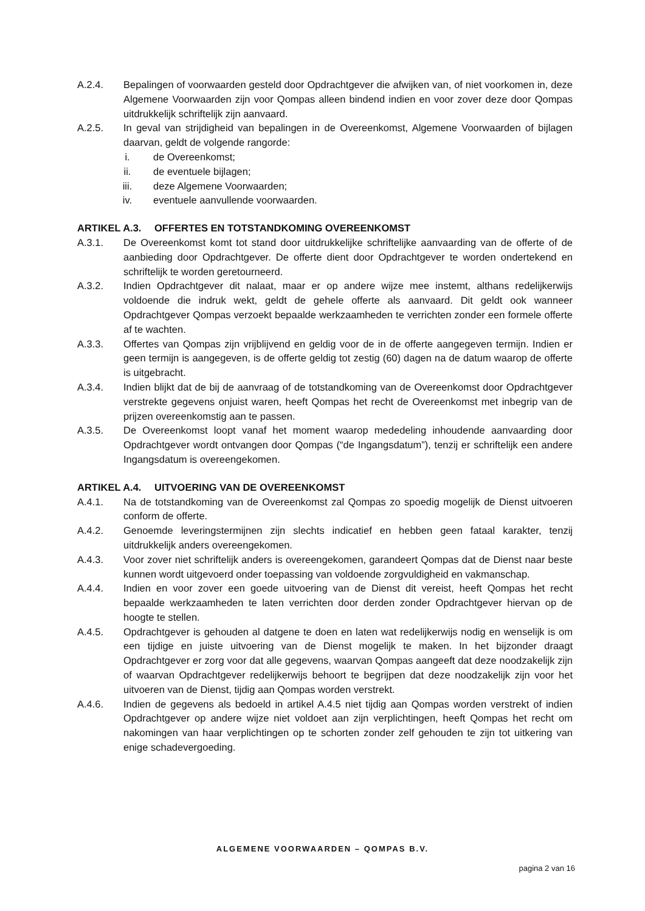A.2.4. Bepalingen of voorwaarden gesteld door Opdrachtgever die afwijken van, of niet voorkomen in, deze Algemene Voorwaarden zijn voor Qompas alleen bindend indien en voor zover deze door Qompas uitdrukkelijk schriftelijk zijn aanvaard.
A.2.5. In geval van strijdigheid van bepalingen in de Overeenkomst, Algemene Voorwaarden of bijlagen daarvan, geldt de volgende rangorde:
i. de Overeenkomst;
ii. de eventuele bijlagen;
iii. deze Algemene Voorwaarden;
iv. eventuele aanvullende voorwaarden.
ARTIKEL A.3. OFFERTES EN TOTSTANDKOMING OVEREENKOMST
A.3.1. De Overeenkomst komt tot stand door uitdrukkelijke schriftelijke aanvaarding van de offerte of de aanbieding door Opdrachtgever. De offerte dient door Opdrachtgever te worden ondertekend en schriftelijk te worden geretourneerd.
A.3.2. Indien Opdrachtgever dit nalaat, maar er op andere wijze mee instemt, althans redelijkerwijs voldoende die indruk wekt, geldt de gehele offerte als aanvaard. Dit geldt ook wanneer Opdrachtgever Qompas verzoekt bepaalde werkzaamheden te verrichten zonder een formele offerte af te wachten.
A.3.3. Offertes van Qompas zijn vrijblijvend en geldig voor de in de offerte aangegeven termijn. Indien er geen termijn is aangegeven, is de offerte geldig tot zestig (60) dagen na de datum waarop de offerte is uitgebracht.
A.3.4. Indien blijkt dat de bij de aanvraag of de totstandkoming van de Overeenkomst door Opdrachtgever verstrekte gegevens onjuist waren, heeft Qompas het recht de Overeenkomst met inbegrip van de prijzen overeenkomstig aan te passen.
A.3.5. De Overeenkomst loopt vanaf het moment waarop mededeling inhoudende aanvaarding door Opdrachtgever wordt ontvangen door Qompas (“de Ingangsdatum”), tenzij er schriftelijk een andere Ingangsdatum is overeengekomen.
ARTIKEL A.4. UITVOERING VAN DE OVEREENKOMST
A.4.1. Na de totstandkoming van de Overeenkomst zal Qompas zo spoedig mogelijk de Dienst uitvoeren conform de offerte.
A.4.2. Genoemde leveringstermijnen zijn slechts indicatief en hebben geen fataal karakter, tenzij uitdrukkelijk anders overeengekomen.
A.4.3. Voor zover niet schriftelijk anders is overeengekomen, garandeert Qompas dat de Dienst naar beste kunnen wordt uitgevoerd onder toepassing van voldoende zorgvuldigheid en vakmanschap.
A.4.4. Indien en voor zover een goede uitvoering van de Dienst dit vereist, heeft Qompas het recht bepaalde werkzaamheden te laten verrichten door derden zonder Opdrachtgever hiervan op de hoogte te stellen.
A.4.5. Opdrachtgever is gehouden al datgene te doen en laten wat redelijkerwijs nodig en wenselijk is om een tijdige en juiste uitvoering van de Dienst mogelijk te maken. In het bijzonder draagt Opdrachtgever er zorg voor dat alle gegevens, waarvan Qompas aangeeft dat deze noodzakelijk zijn of waarvan Opdrachtgever redelijkerwijs behoort te begrijpen dat deze noodzakelijk zijn voor het uitvoeren van de Dienst, tijdig aan Qompas worden verstrekt.
A.4.6. Indien de gegevens als bedoeld in artikel A.4.5 niet tijdig aan Qompas worden verstrekt of indien Opdrachtgever op andere wijze niet voldoet aan zijn verplichtingen, heeft Qompas het recht om nakomingen van haar verplichtingen op te schorten zonder zelf gehouden te zijn tot uitkering van enige schadevergoeding.
ALGEMENE VOORWAARDEN – QOMPAS B.V.
pagina 2 van 16